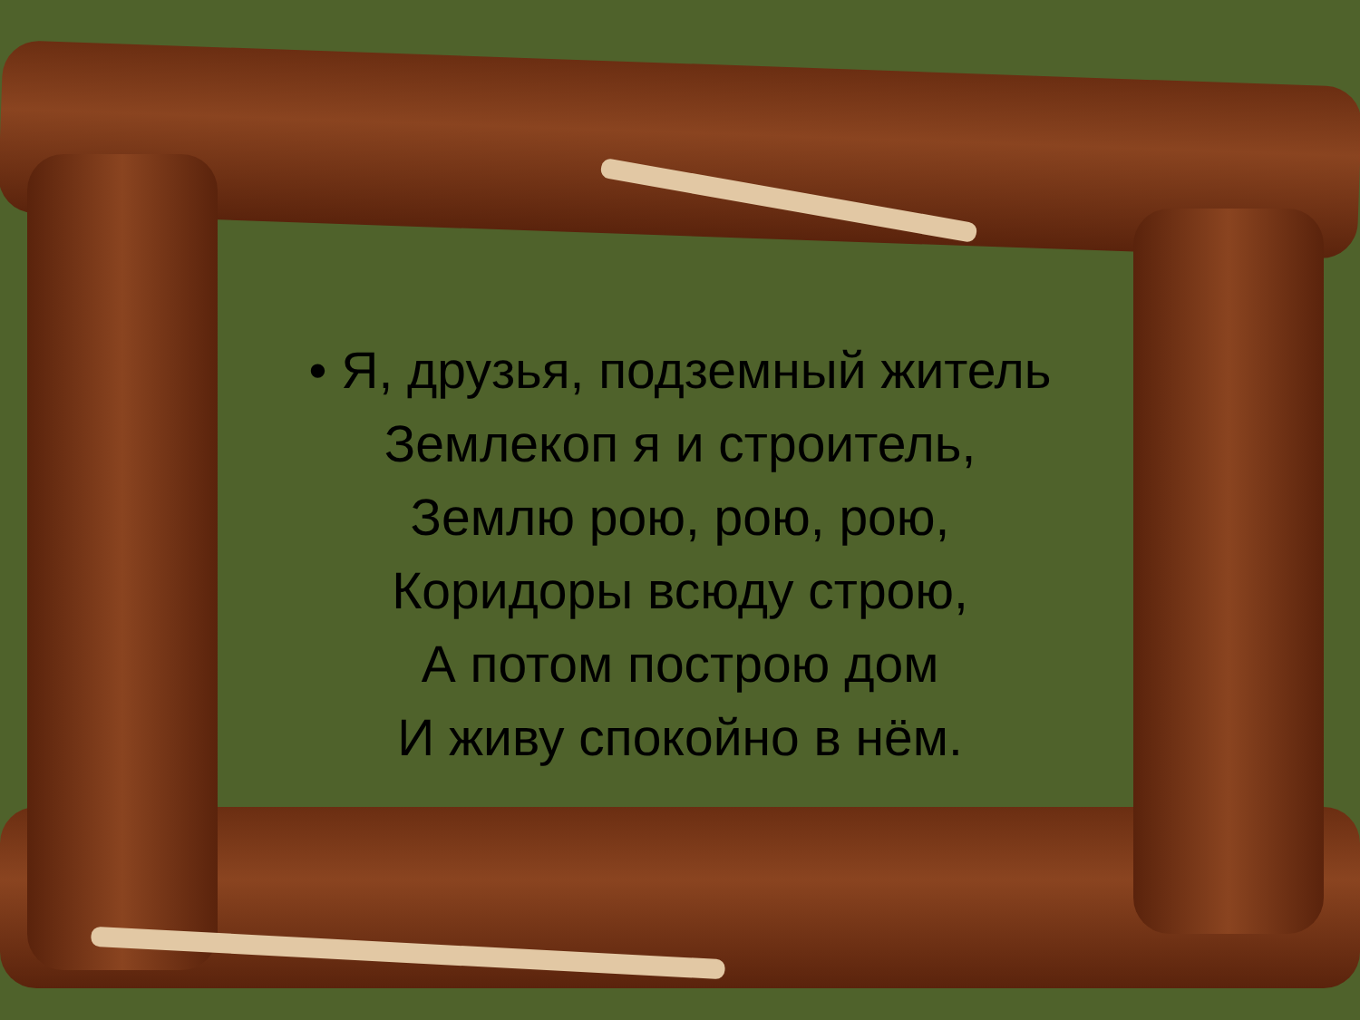• Я, друзья, подземный житель
Землекоп я и строитель,
Землю рою, рою, рою,
Коридоры всюду строю,
А потом построю дом
И живу спокойно в нём.